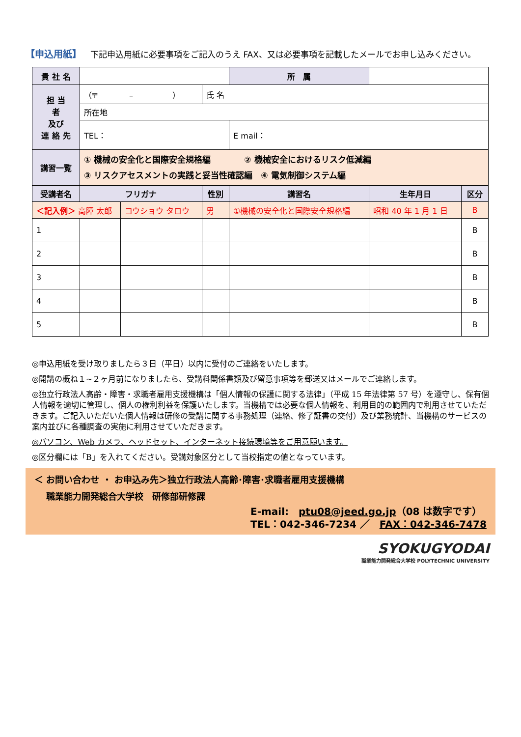【申込用紙】 下記申込用紙に必要事項をご記入のうえ FAX、又は必要事項を記載したメールでお申し込みください。
| 貴 社 名 | | | | 所 属 | | |
| 担 当 者 及び 連 絡 先 | （〒 – ） | | 氏 名 | | | |
| | 所在地 | | | | | |
| | TEL： | | | E mail： | | |
| 講習一覧 | ① 機械の安全化と国際安全規格編 ② 機械安全におけるリスク低減編 ③ リスクアセスメントの実践と妥当性確認編 ④ 電気制御システム編 | | | | | |
| 受講者名 | フリガナ | | 性別 | 講習名 | 生年月日 | 区分 |
| ＜記入例＞ 高障 太郎 | | コウショウ タロウ | 男 | ①機械の安全化と国際安全規格編 | 昭和 40 年 1 月 1 日 | B |
| 1 | | | | | | B |
| 2 | | | | | | B |
| 3 | | | | | | B |
| 4 | | | | | | B |
| 5 | | | | | | B |
◎申込用紙を受け取りましたら３日（平日）以内に受付のご連絡をいたします。
◎開講の概ね１~２ヶ月前になりましたら、受講料関係書類及び留意事項等を郵送又はメールでご連絡します。
◎独立行政法人高齢・障害・求職者雇用支援機構は「個人情報の保護に関する法律」（平成 15 年法律第 57 号）を遵守し、保有個人情報を適切に管理し、個人の権利利益を保護いたします。当機構では必要な個人情報を、利用目的の範囲内で利用させていただきます。ご記入いただいた個人情報は研修の受講に関する事務処理（連絡、修了証書の交付）及び業務統計、当機構のサービスの案内並びに各種調査の実施に利用させていただきます。
◎パソコン、Web カメラ、ヘッドセット、インターネット接続環境等をご用意願います。
◎区分欄には「B」を入れてください。受講対象区分として当校指定の値となっています。
＜ お問い合わせ ・ お申込み先＞独立行政法人高齢･障害･求職者雇用支援機構
　 職業能力開発総合大学校　研修部研修課
E-mail:　ptu08@jeed.go.jp（08 は数字です）
TEL：042-346-7234 ／　FAX：042-346-7478
SYOKUGYODAI
職業能力開発総合大学校 POLYTECHNIC UNIVERSITY